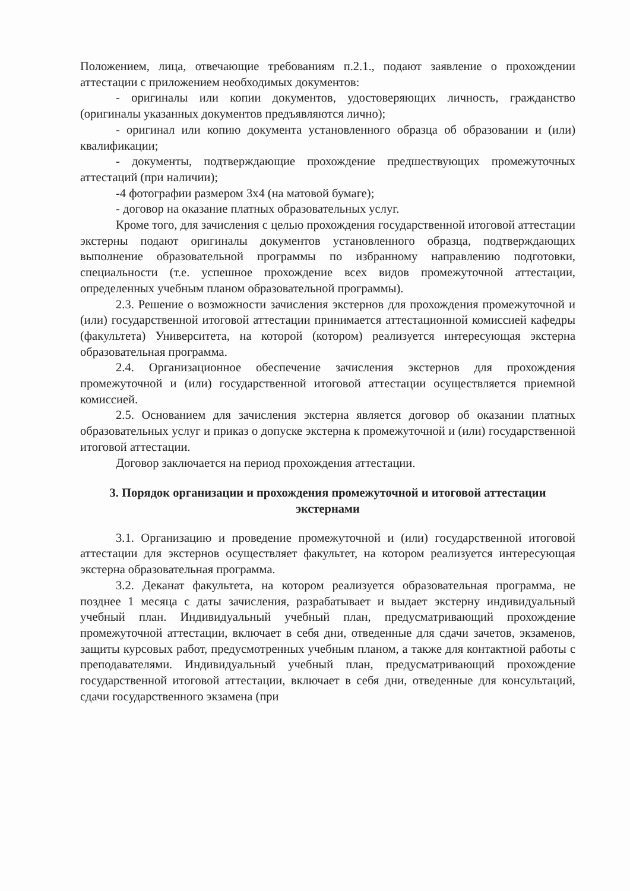Положением, лица, отвечающие требованиям п.2.1., подают заявление о прохождении аттестации с приложением необходимых документов:
- оригиналы или копии документов, удостоверяющих личность, гражданство (оригиналы указанных документов предъявляются лично);
- оригинал или копию документа установленного образца об образовании и (или) квалификации;
- документы, подтверждающие прохождение предшествующих промежуточных аттестаций (при наличии);
-4 фотографии размером 3х4 (на матовой бумаге);
- договор на оказание платных образовательных услуг.
Кроме того, для зачисления с целью прохождения государственной итоговой аттестации экстерны подают оригиналы документов установленного образца, подтверждающих выполнение образовательной программы по избранному направлению подготовки, специальности (т.е. успешное прохождение всех видов промежуточной аттестации, определенных учебным планом образовательной программы).
2.3. Решение о возможности зачисления экстернов для прохождения промежуточной и (или) государственной итоговой аттестации принимается аттестационной комиссией кафедры (факультета) Университета, на которой (котором) реализуется интересующая экстерна образовательная программа.
2.4. Организационное обеспечение зачисления экстернов для прохождения промежуточной и (или) государственной итоговой аттестации осуществляется приемной комиссией.
2.5. Основанием для зачисления экстерна является договор об оказании платных образовательных услуг и приказ о допуске экстерна к промежуточной и (или) государственной итоговой аттестации.
Договор заключается на период прохождения аттестации.
3. Порядок организации и прохождения промежуточной и итоговой аттестации экстернами
3.1. Организацию и проведение промежуточной и (или) государственной итоговой аттестации для экстернов осуществляет факультет, на котором реализуется интересующая экстерна образовательная программа.
3.2. Деканат факультета, на котором реализуется образовательная программа, не позднее 1 месяца с даты зачисления, разрабатывает и выдает экстерну индивидуальный учебный план. Индивидуальный учебный план, предусматривающий прохождение промежуточной аттестации, включает в себя дни, отведенные для сдачи зачетов, экзаменов, защиты курсовых работ, предусмотренных учебным планом, а также для контактной работы с преподавателями. Индивидуальный учебный план, предусматривающий прохождение государственной итоговой аттестации, включает в себя дни, отведенные для консультаций, сдачи государственного экзамена (при